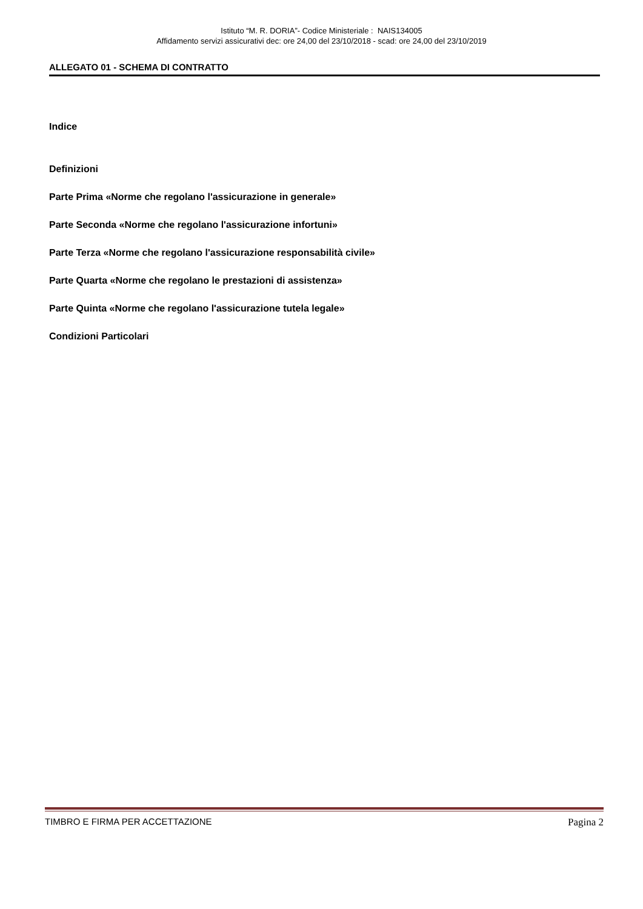Istituto “M. R. DORIA”- Codice Ministeriale : NAIS134005
Affidamento servizi assicurativi dec: ore 24,00 del 23/10/2018 - scad: ore 24,00 del 23/10/2019
ALLEGATO 01 - SCHEMA DI CONTRATTO
Indice
Definizioni
Parte Prima «Norme che regolano l'assicurazione in generale»
Parte Seconda «Norme che regolano l'assicurazione infortuni»
Parte Terza «Norme che regolano l'assicurazione responsabilità civile»
Parte Quarta «Norme che regolano le prestazioni di assistenza»
Parte Quinta «Norme che regolano l'assicurazione tutela legale»
Condizioni Particolari
TIMBRO E FIRMA PER ACCETTAZIONE Pagina 2